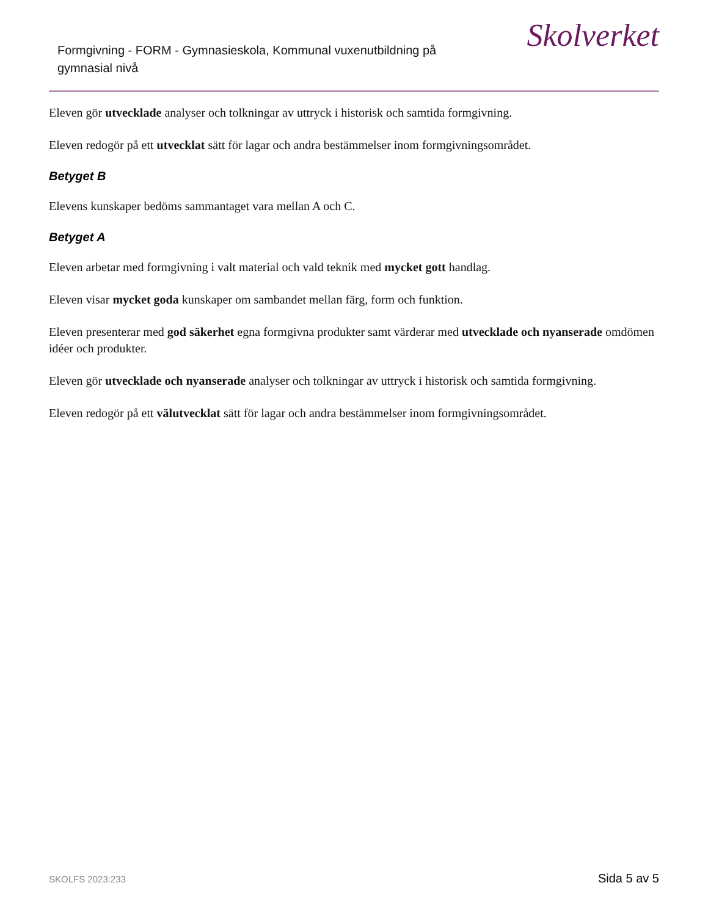Formgivning - FORM - Gymnasieskola, Kommunal vuxenutbildning på gymnasial nivå
Skolverket
Eleven gör utvecklade analyser och tolkningar av uttryck i historisk och samtida formgivning.
Eleven redogör på ett utvecklat sätt för lagar och andra bestämmelser inom formgivningsområdet.
Betyget B
Elevens kunskaper bedöms sammantaget vara mellan A och C.
Betyget A
Eleven arbetar med formgivning i valt material och vald teknik med mycket gott handlag.
Eleven visar mycket goda kunskaper om sambandet mellan färg, form och funktion.
Eleven presenterar med god säkerhet egna formgivna produkter samt värderar med utvecklade och nyanserade omdömen idéer och produkter.
Eleven gör utvecklade och nyanserade analyser och tolkningar av uttryck i historisk och samtida formgivning.
Eleven redogör på ett välutvecklat sätt för lagar och andra bestämmelser inom formgivningsområdet.
SKOLFS 2023:233 Sida 5 av 5